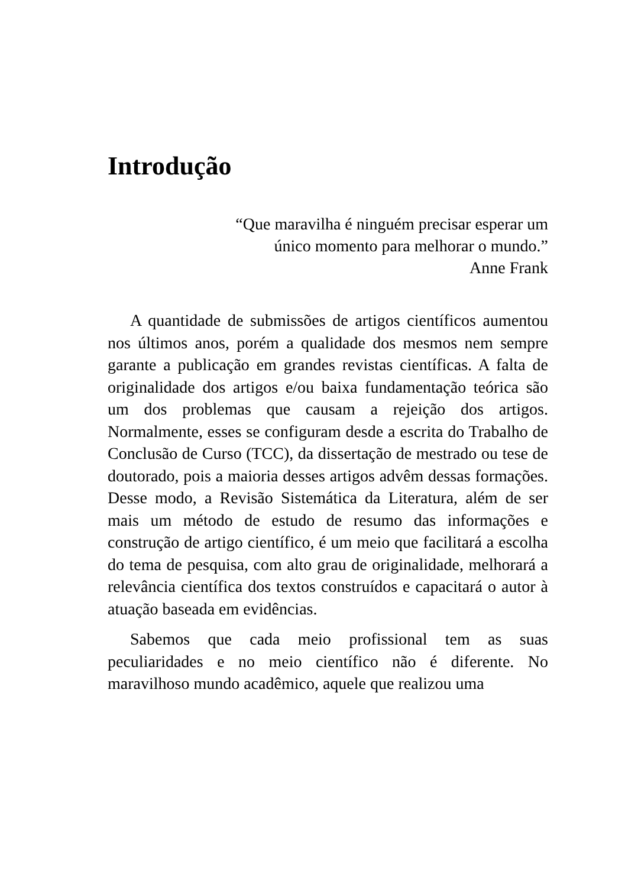Introdução
“Que maravilha é ninguém precisar esperar um
único momento para melhorar o mundo.”
Anne Frank
A quantidade de submissões de artigos científicos aumentou nos últimos anos, porém a qualidade dos mesmos nem sempre garante a publicação em grandes revistas científicas. A falta de originalidade dos artigos e/ou baixa fundamentação teórica são um dos problemas que causam a rejeição dos artigos. Normalmente, esses se configuram desde a escrita do Trabalho de Conclusão de Curso (TCC), da dissertação de mestrado ou tese de doutorado, pois a maioria desses artigos advêm dessas formações. Desse modo, a Revisão Sistemática da Literatura, além de ser mais um método de estudo de resumo das informações e construção de artigo científico, é um meio que facilitará a escolha do tema de pesquisa, com alto grau de originalidade, melhorará a relevância científica dos textos construídos e capacitará o autor à atuação baseada em evidências.
Sabemos que cada meio profissional tem as suas peculiaridades e no meio científico não é diferente. No maravilhoso mundo acadêmico, aquele que realizou uma